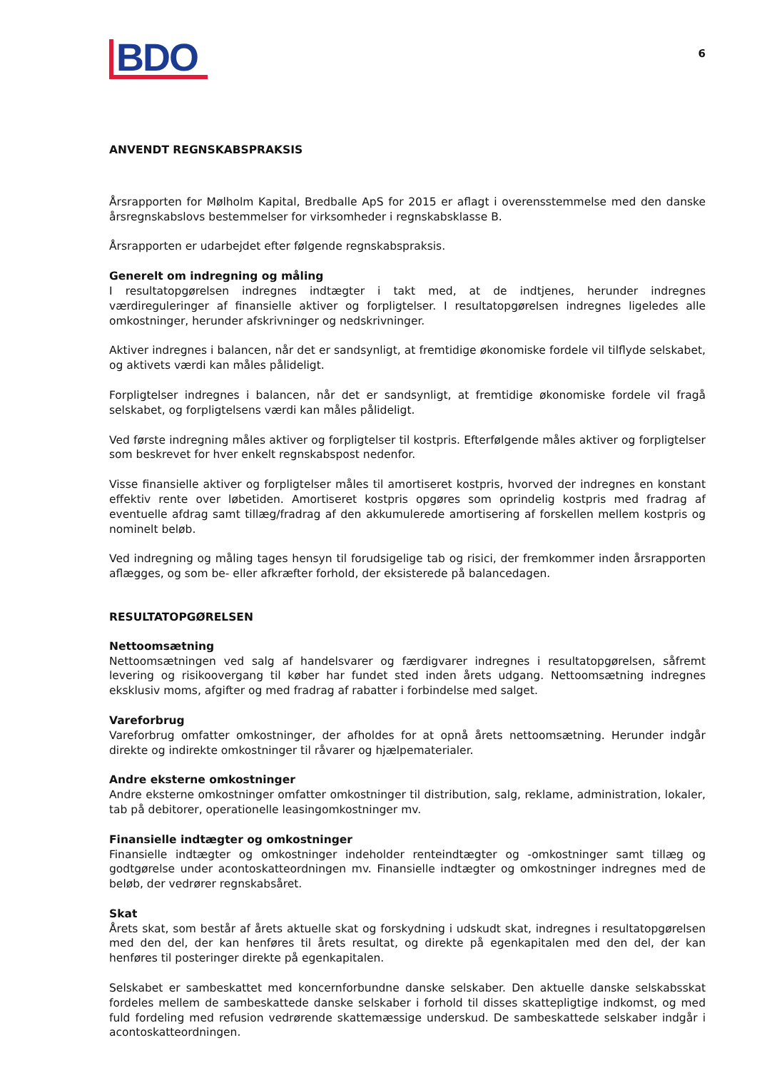BDO
6
ANVENDT REGNSKABSPRAKSIS
Årsrapporten for Mølholm Kapital, Bredballe ApS for 2015 er aflagt i overensstemmelse med den danske årsregnskabslovs bestemmelser for virksomheder i regnskabsklasse B.
Årsrapporten er udarbejdet efter følgende regnskabspraksis.
Generelt om indregning og måling
I resultatopgørelsen indregnes indtægter i takt med, at de indtjenes, herunder indregnes værdireguleringer af finansielle aktiver og forpligtelser. I resultatopgørelsen indregnes ligeledes alle omkostninger, herunder afskrivninger og nedskrivninger.
Aktiver indregnes i balancen, når det er sandsynligt, at fremtidige økonomiske fordele vil tilflyde selskabet, og aktivets værdi kan måles pålideligt.
Forpligtelser indregnes i balancen, når det er sandsynligt, at fremtidige økonomiske fordele vil fragå selskabet, og forpligtelsens værdi kan måles pålideligt.
Ved første indregning måles aktiver og forpligtelser til kostpris. Efterfølgende måles aktiver og forpligtelser som beskrevet for hver enkelt regnskabspost nedenfor.
Visse finansielle aktiver og forpligtelser måles til amortiseret kostpris, hvorved der indregnes en konstant effektiv rente over løbetiden. Amortiseret kostpris opgøres som oprindelig kostpris med fradrag af eventuelle afdrag samt tillæg/fradrag af den akkumulerede amortisering af forskellen mellem kostpris og nominelt beløb.
Ved indregning og måling tages hensyn til forudsigelige tab og risici, der fremkommer inden årsrapporten aflægges, og som be- eller afkræfter forhold, der eksisterede på balancedagen.
RESULTATOPGØRELSEN
Nettoomsætning
Nettoomsætningen ved salg af handelsvarer og færdigvarer indregnes i resultatopgørelsen, såfremt levering og risikoovergang til køber har fundet sted inden årets udgang. Nettoomsætning indregnes eksklusiv moms, afgifter og med fradrag af rabatter i forbindelse med salget.
Vareforbrug
Vareforbrug omfatter omkostninger, der afholdes for at opnå årets nettoomsætning. Herunder indgår direkte og indirekte omkostninger til råvarer og hjælpematerialer.
Andre eksterne omkostninger
Andre eksterne omkostninger omfatter omkostninger til distribution, salg, reklame, administration, lokaler, tab på debitorer, operationelle leasingomkostninger mv.
Finansielle indtægter og omkostninger
Finansielle indtægter og omkostninger indeholder renteindtægter og -omkostninger samt tillæg og godtgørelse under acontoskatteordningen mv. Finansielle indtægter og omkostninger indregnes med de beløb, der vedrører regnskabsåret.
Skat
Årets skat, som består af årets aktuelle skat og forskydning i udskudt skat, indregnes i resultatopgørelsen med den del, der kan henføres til årets resultat, og direkte på egenkapitalen med den del, der kan henføres til posteringer direkte på egenkapitalen.
Selskabet er sambeskattet med koncernforbundne danske selskaber. Den aktuelle danske selskabsskat fordeles mellem de sambeskattede danske selskaber i forhold til disses skattepligtige indkomst, og med fuld fordeling med refusion vedrørende skattemæssige underskud. De sambeskattede selskaber indgår i acontoskatteordningen.